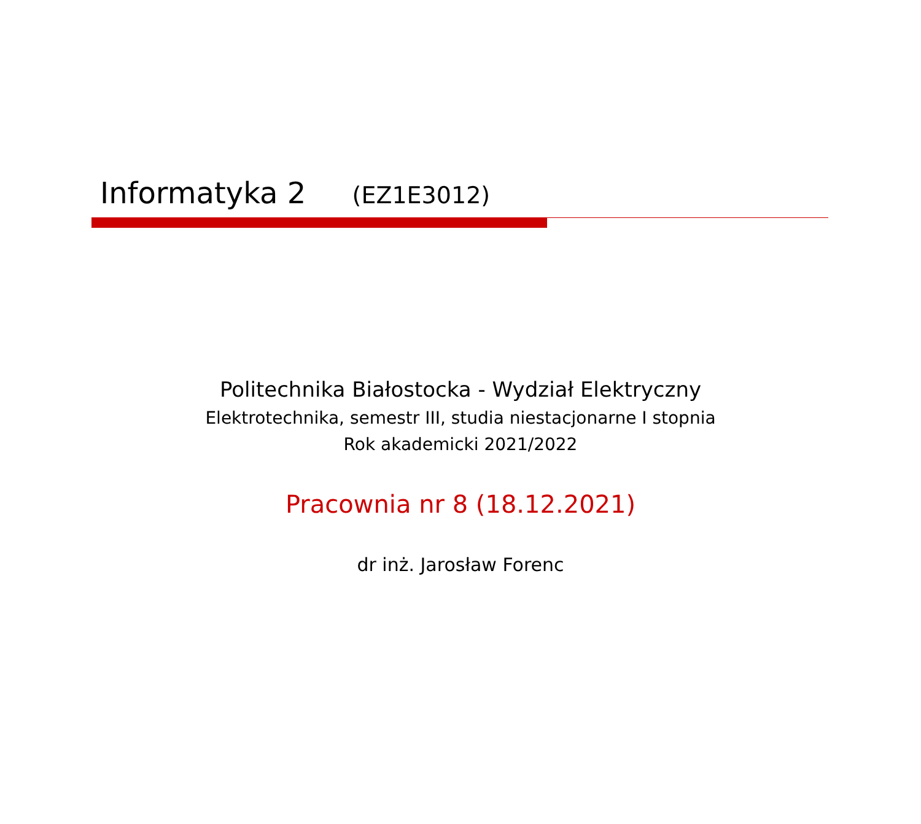Informatyka 2 (EZ1E3012)
Politechnika Białostocka - Wydział Elektryczny
Elektrotechnika, semestr III, studia niestacjonarne I stopnia
Rok akademicki 2021/2022
Pracownia nr 8 (18.12.2021)
dr inż. Jarosław Forenc